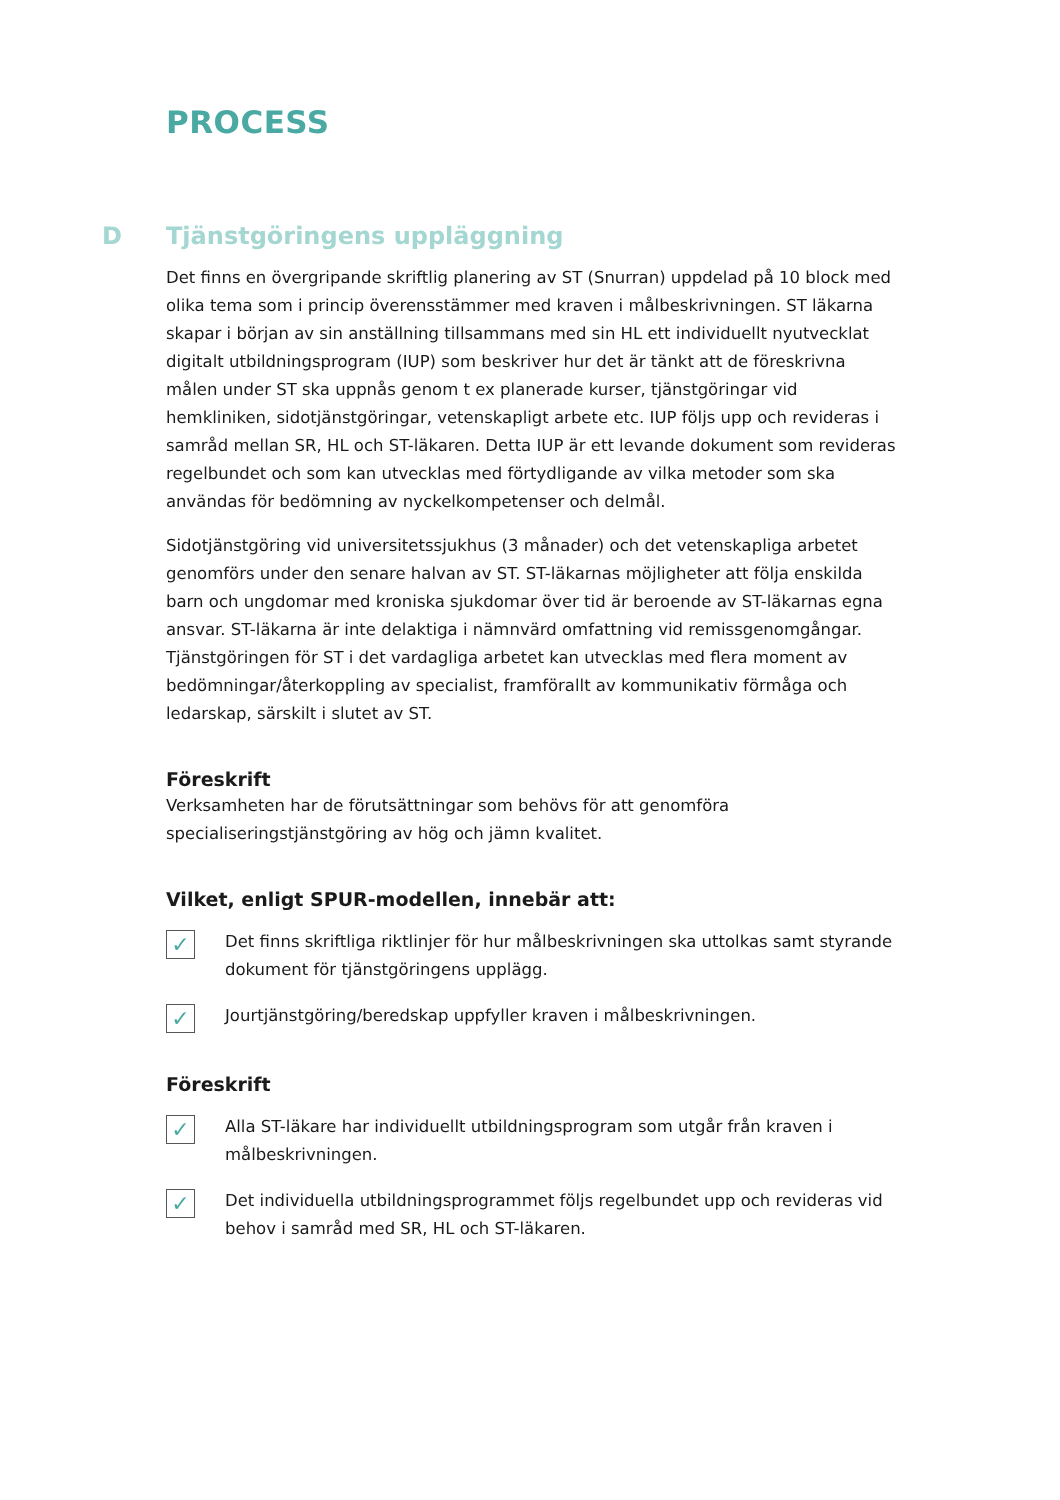PROCESS
D Tjänstgöringens uppläggning
Det finns en övergripande skriftlig planering av ST (Snurran) uppdelad på 10 block med olika tema som i princip överensstämmer med kraven i målbeskrivningen. ST läkarna skapar i början av sin anställning tillsammans med sin HL ett individuellt nyutvecklat digitalt utbildningsprogram (IUP) som beskriver hur det är tänkt att de föreskrivna målen under ST ska uppnås genom t ex planerade kurser, tjänstgöringar vid hemkliniken, sidotjänstgöringar, vetenskapligt arbete etc. IUP följs upp och revideras i samråd mellan SR, HL och ST-läkaren. Detta IUP är ett levande dokument som revideras regelbundet och som kan utvecklas med förtydligande av vilka metoder som ska användas för bedömning av nyckelkompetenser och delmål.
Sidotjänstgöring vid universitetssjukhus (3 månader) och det vetenskapliga arbetet genomförs under den senare halvan av ST. ST-läkarnas möjligheter att följa enskilda barn och ungdomar med kroniska sjukdomar över tid är beroende av ST-läkarnas egna ansvar. ST-läkarna är inte delaktiga i nämnvärd omfattning vid remissgenomgångar. Tjänstgöringen för ST i det vardagliga arbetet kan utvecklas med flera moment av bedömningar/återkoppling av specialist, framförallt av kommunikativ förmåga och ledarskap, särskilt i slutet av ST.
Föreskrift
Verksamheten har de förutsättningar som behövs för att genomföra specialiseringstjänstgöring av hög och jämn kvalitet.
Vilket, enligt SPUR-modellen, innebär att:
✓
Det finns skriftliga riktlinjer för hur målbeskrivningen ska uttolkas samt styrande dokument för tjänstgöringens upplägg.
✓
Jourtjänstgöring/beredskap uppfyller kraven i målbeskrivningen.
Föreskrift
✓
Alla ST-läkare har individuellt utbildningsprogram som utgår från kraven i målbeskrivningen.
✓
Det individuella utbildningsprogrammet följs regelbundet upp och revideras vid behov i samråd med SR, HL och ST-läkaren.